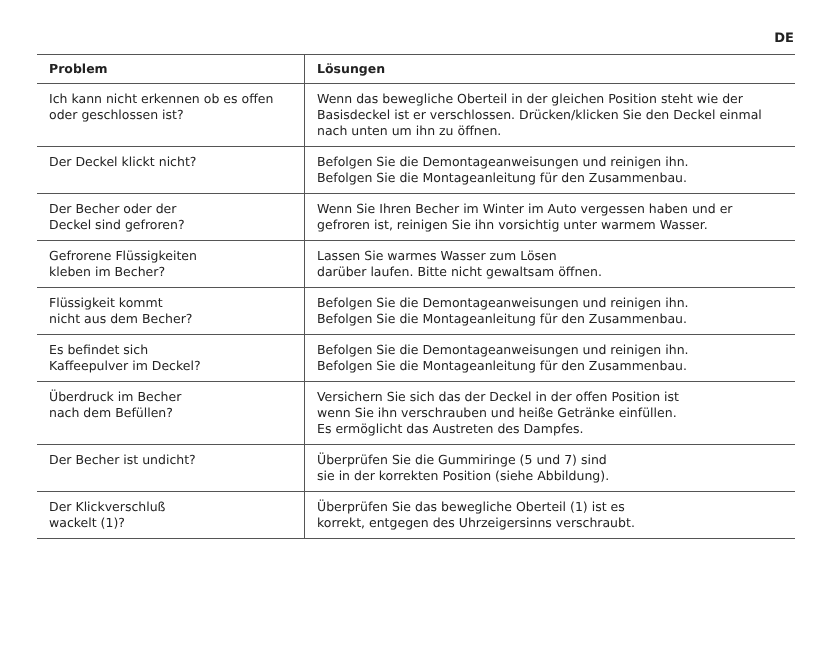DE
| Problem | Lösungen |
| --- | --- |
| Ich kann nicht erkennen ob es offen oder geschlossen ist? | Wenn das bewegliche Oberteil in der gleichen Position steht wie der Basisdeckel ist er verschlossen. Drücken/klicken Sie den Deckel einmal nach unten um ihn zu öffnen. |
| Der Deckel klickt nicht? | Befolgen Sie die Demontageanweisungen und reinigen ihn. Befolgen Sie die Montageanleitung für den Zusammenbau. |
| Der Becher oder der Deckel sind gefroren? | Wenn Sie Ihren Becher im Winter im Auto vergessen haben und er gefroren ist, reinigen Sie ihn vorsichtig unter warmem Wasser. |
| Gefrorene Flüssigkeiten kleben im Becher? | Lassen Sie warmes Wasser zum Lösen darüber laufen. Bitte nicht gewaltsam öffnen. |
| Flüssigkeit kommt nicht aus dem Becher? | Befolgen Sie die Demontageanweisungen und reinigen ihn. Befolgen Sie die Montageanleitung für den Zusammenbau. |
| Es befindet sich Kaffeepulver im Deckel? | Befolgen Sie die Demontageanweisungen und reinigen ihn. Befolgen Sie die Montageanleitung für den Zusammenbau. |
| Überdruck im Becher nach dem Befüllen? | Versichern Sie sich das der Deckel in der offen Position ist wenn Sie ihn verschrauben und heiße Getränke einfüllen. Es ermöglicht das Austreten des Dampfes. |
| Der Becher ist undicht? | Überprüfen Sie die Gummiringe (5 und 7) sind sie in der korrekten Position (siehe Abbildung). |
| Der Klickverschluß wackelt (1)? | Überprüfen Sie das bewegliche Oberteil (1) ist es korrekt, entgegen des Uhrzeigersinns verschraubt. |